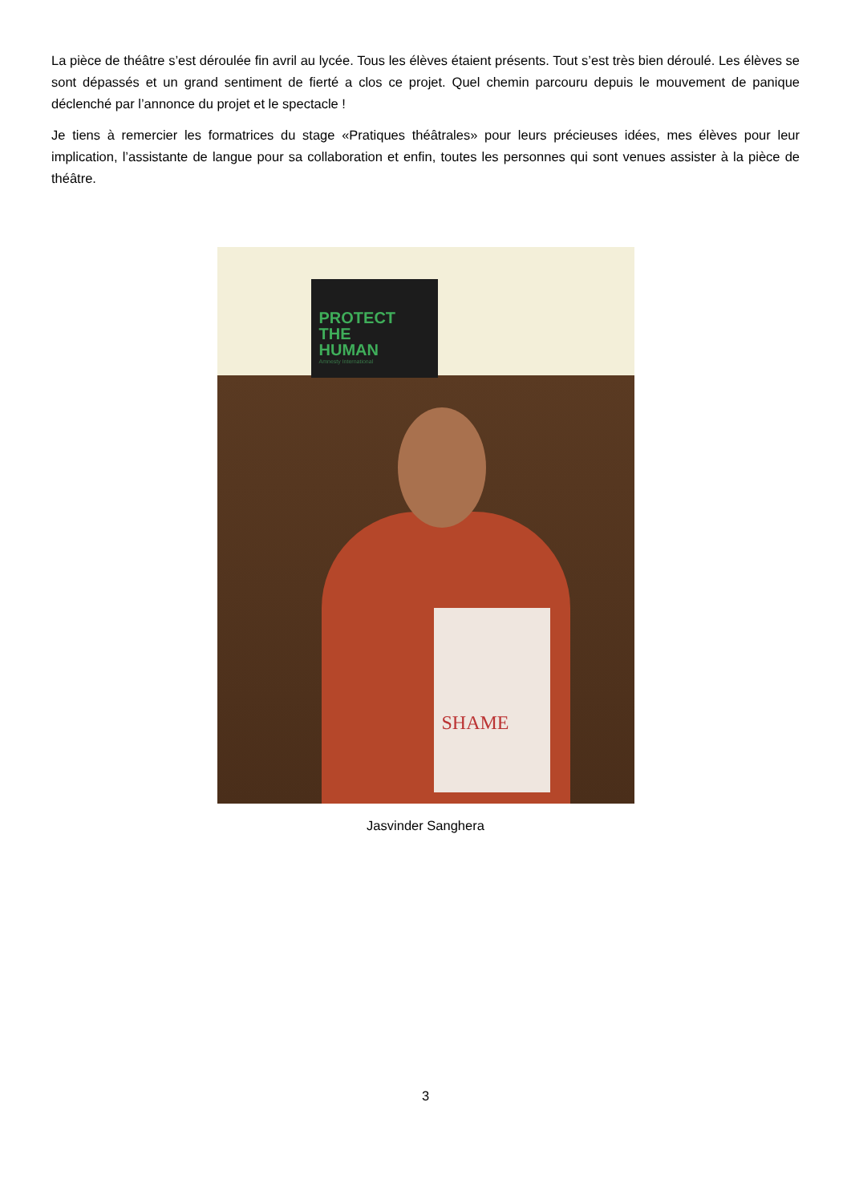La pièce de théâtre s’est déroulée fin avril au lycée. Tous les élèves étaient présents. Tout s’est très bien déroulé. Les élèves se sont dépassés et un grand sentiment de fierté a clos ce projet. Quel chemin parcouru depuis le mouvement de panique déclenché par l’annonce du projet et le spectacle !
Je tiens à remercier les formatrices du stage «Pratiques théâtrales» pour leurs précieuses idées, mes élèves pour leur implication, l’assistante de langue pour sa collaboration et enfin, toutes les personnes qui sont venues assister à la pièce de théâtre.
PROTECT
THE
HUMAN
Amnesty International
SHAME
Jasvinder Sanghera
3